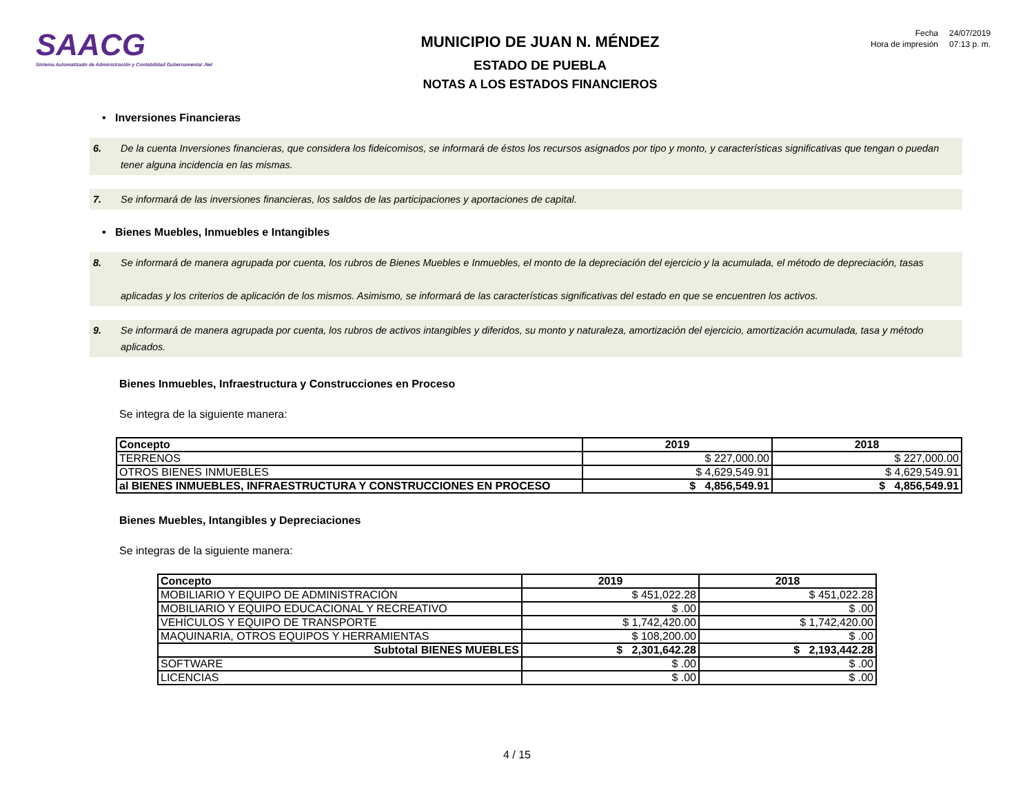SAACG
Sistema Automatizado de Administración y Contabilidad Gubernamental .Net
MUNICIPIO DE JUAN N. MÉNDEZ
ESTADO DE PUEBLA
NOTAS A LOS ESTADOS FINANCIEROS
| Fecha | 24/07/2019 |
| Hora de impresión | 07:13 p. m. |
• Inversiones Financieras
6. De la cuenta Inversiones financieras, que considera los fideicomisos, se informará de éstos los recursos asignados por tipo y monto, y características significativas que tengan o puedan tener alguna incidencia en las mismas.
7. Se informará de las inversiones financieras, los saldos de las participaciones y aportaciones de capital.
• Bienes Muebles, Inmuebles e Intangibles
8. Se informará de manera agrupada por cuenta, los rubros de Bienes Muebles e Inmuebles, el monto de la depreciación del ejercicio y la acumulada, el método de depreciación, tasas
aplicadas y los criterios de aplicación de los mismos. Asimismo, se informará de las características significativas del estado en que se encuentren los activos.
9. Se informará de manera agrupada por cuenta, los rubros de activos intangibles y diferidos, su monto y naturaleza, amortización del ejercicio, amortización acumulada, tasa y método aplicados.
Bienes Inmuebles, Infraestructura y Construcciones en Proceso
Se integra de la siguiente manera:
| Concepto | 2019 | 2018 |
| --- | --- | --- |
| TERRENOS | $ 227,000.00 | $ 227,000.00 |
| OTROS BIENES INMUEBLES | $ 4,629,549.91 | $ 4,629,549.91 |
| al BIENES INMUEBLES, INFRAESTRUCTURA Y CONSTRUCCIONES EN PROCESO | $ 4,856,549.91 | $ 4,856,549.91 |
Bienes Muebles, Intangibles y Depreciaciones
Se integras de la siguiente manera:
| Concepto | 2019 | 2018 |
| --- | --- | --- |
| MOBILIARIO Y EQUIPO DE ADMINISTRACIÓN | $ 451,022.28 | $ 451,022.28 |
| MOBILIARIO Y EQUIPO EDUCACIONAL Y RECREATIVO | $ .00 | $ .00 |
| VEHÍCULOS Y EQUIPO DE TRANSPORTE | $ 1,742,420.00 | $ 1,742,420.00 |
| MAQUINARIA, OTROS EQUIPOS Y HERRAMIENTAS | $ 108,200.00 | $ .00 |
| Subtotal BIENES MUEBLES | $ 2,301,642.28 | $ 2,193,442.28 |
| SOFTWARE | $ .00 | $ .00 |
| LICENCIAS | $ .00 | $ .00 |
4 / 15